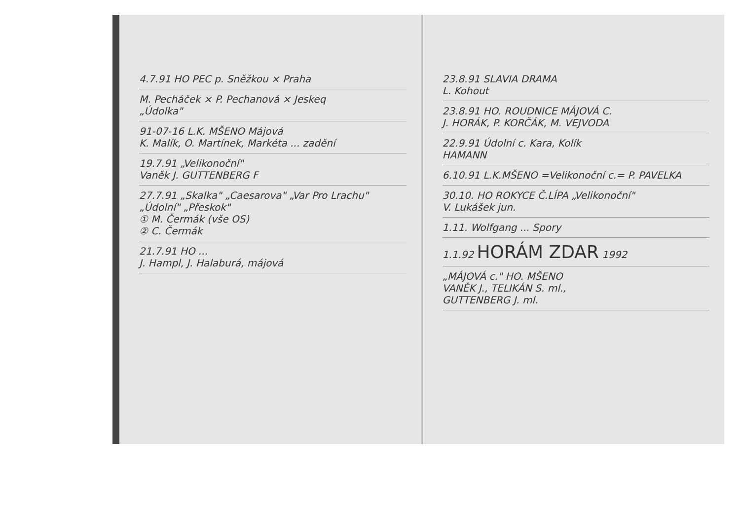4.7.91 HO PEC p. Sněžkou × Praha
M. Pecháček × P. Pechanová × Jeskeq
„Údolka"
91-07-16 L.K. MŠENO Májová
K. Malík, O. Martínek, Markéta ... zadění
19.7.91 „Velikonoční"
Vaněk J. GUTTENBERG F
27.7.91 „Skalka" „Caesarova" „Var Pro Lrachu" „Údolní" „Přeskok"
① M. Čermák (vše OS)
② C. Čermák
21.7.91 HO ...
J. Hampl, J. Halaburá, májová
23.8.91 SLAVIA DRAMA
L. Kohout
23.8.91 HO. ROUDNICE MÁJOVÁ C.
J. HORÁK, P. KORČÁK, M. VEJVODA
22.9.91 Údolní c. Kara, Kolík
HAMANN
6.10.91 L.K.MŠENO =Velikonoční c.= P. PAVELKA
30.10. HO ROKYCE Č.LÍPA „Velikonoční"
V. Lukášek jun.
1.11. Wolfgang ... Spory
1.1.92 HORÁM ZDAR 1992
„MÁJOVÁ c." HO. MŠENO
VANĚK J., TELIKÁN S. ml.,
GUTTENBERG J. ml.